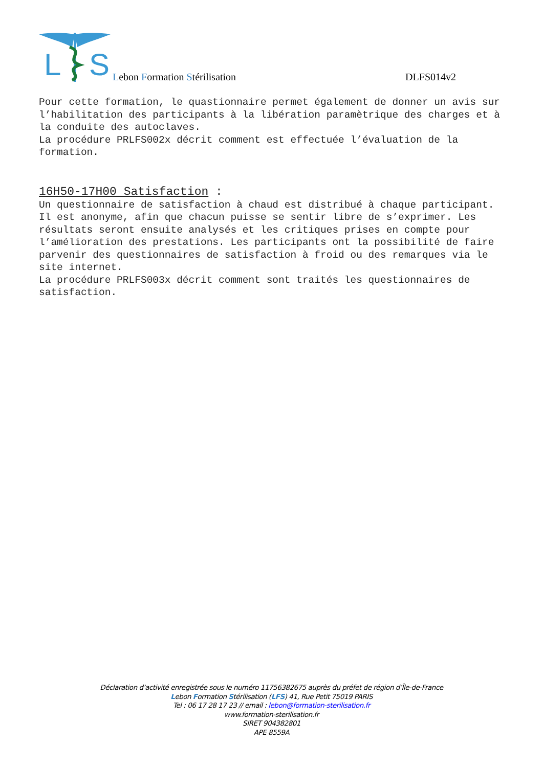L
S
Lebon Formation Stérilisation
DLFS014v2
Pour cette formation, le quastionnaire permet également de donner un avis sur l’habilitation des participants à la libération paramètrique des charges et à la conduite des autoclaves.
La procédure PRLFS002x décrit comment est effectuée l’évaluation de la formation.
16H50-17H00 Satisfaction :
Un questionnaire de satisfaction à chaud est distribué à chaque participant. Il est anonyme, afin que chacun puisse se sentir libre de s’exprimer. Les résultats seront ensuite analysés et les critiques prises en compte pour l’amélioration des prestations. Les participants ont la possibilité de faire parvenir des questionnaires de satisfaction à froid ou des remarques via le site internet.
La procédure PRLFS003x décrit comment sont traités les questionnaires de satisfaction.
Déclaration d’activité enregistrée sous le numéro 11756382675 auprès du préfet de région d’Île-de-France
Lebon Formation Stérilisation (LFS) 41, Rue Petit 75019 PARIS
Tel : 06 17 28 17 23 // email : lebon@formation-sterilisation.fr
www.formation-sterilisation.fr
SIRET 904382801
APE 8559A